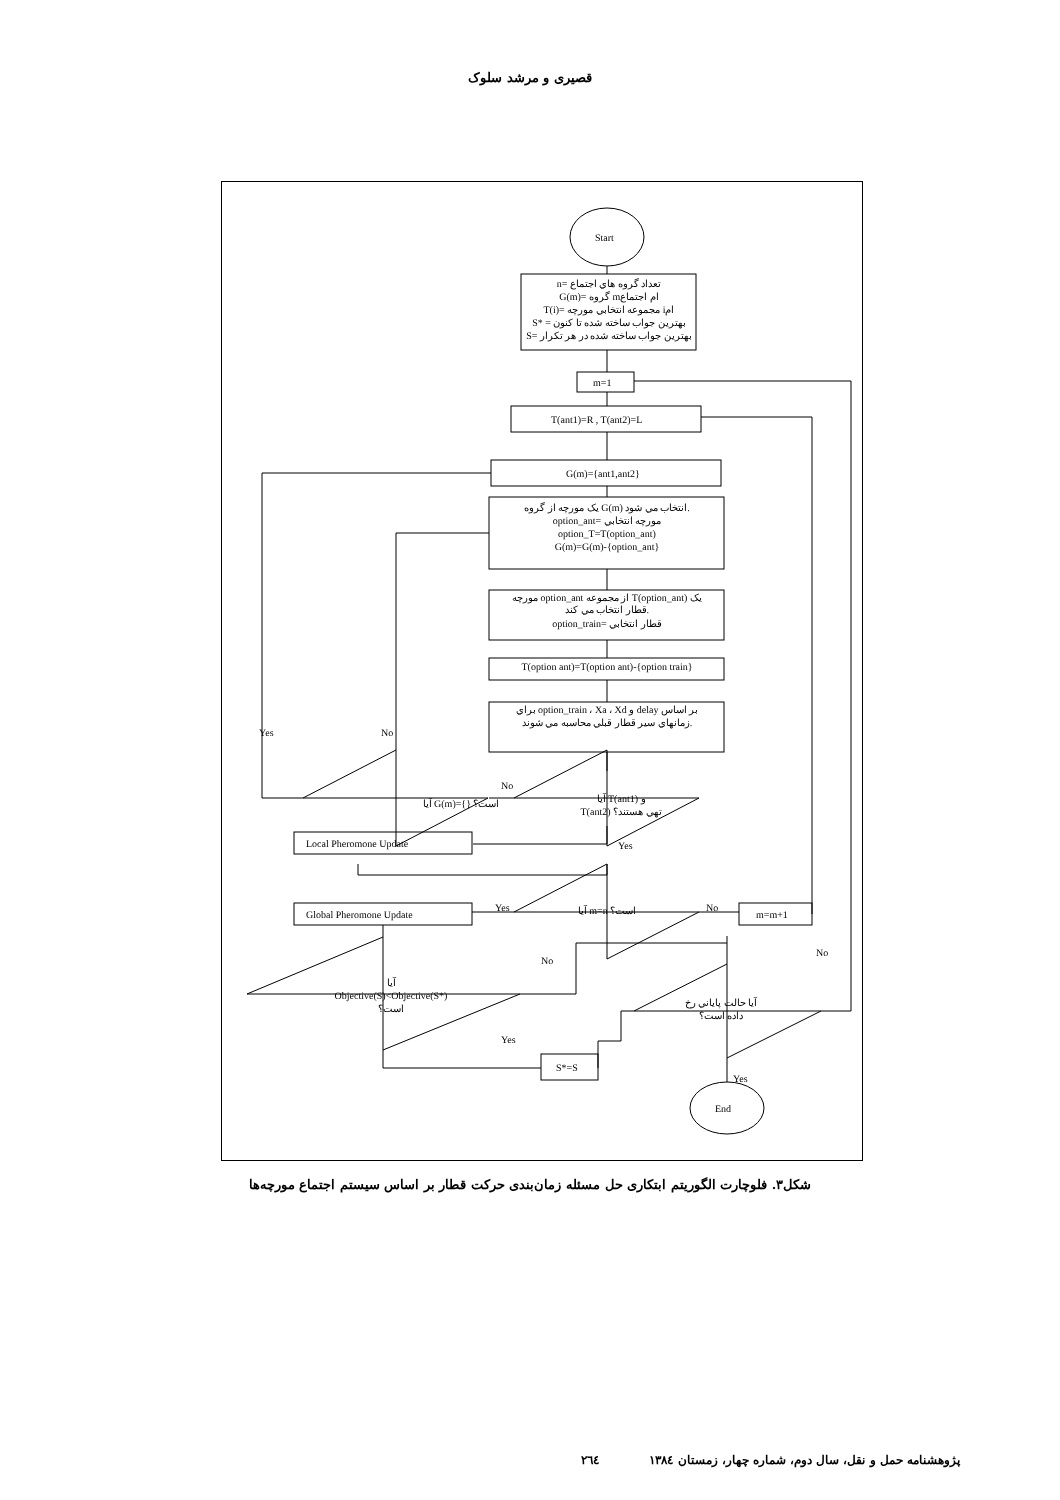قصیری و مرشد سلوک
Start
n= تعداد گروه هاي اجتماع
G(m)= گروه mام اجتماع
T(i)= مجموعه انتخابي مورچه iام
S* = بهترين جواب ساخته شده تا کنون
S= بهترين جواب ساخته شده در هر تکرار
m=1
T(ant1)=R , T(ant2)=L
G(m)={ant1,ant2}
يک مورچه از گروه G(m) انتخاب مي شود.
option_ant= مورچه انتخابي
option_T=T(option_ant)
G(m)=G(m)-{option_ant}
مورچه option_ant از مجموعه T(option_ant) يک
قطار انتخاب مي کند.
option_train= قطار انتخابي
T(option ant)=T(option ant)-{option train}
براي option_train ، Xa ، Xd و delay بر اساس
زمانهاي سير قطار قبلي محاسبه مي شوند.
آيا G(m)={} است؟
آيا T(ant1) و
T(ant2) تهي هستند؟
آيا m=n است؟
آيا
Objective(S)<Objective(S*)
است؟
آيا حالت پاياني رخ
داده است؟
Local Pheromone Update
Global Pheromone Update
m=m+1
S*=S
End
Yes
No
No
Yes
Yes
No
No
No
Yes
Yes
شکل۳. فلوچارت الگوريتم ابتکاری حل مسئله زمان‌بندی حرکت قطار بر اساس سيستم اجتماع مورچه‌ها
پژوهشنامه حمل و نقل، سال دوم، شماره چهار، زمستان ۱۳۸٤ ۲٦٤